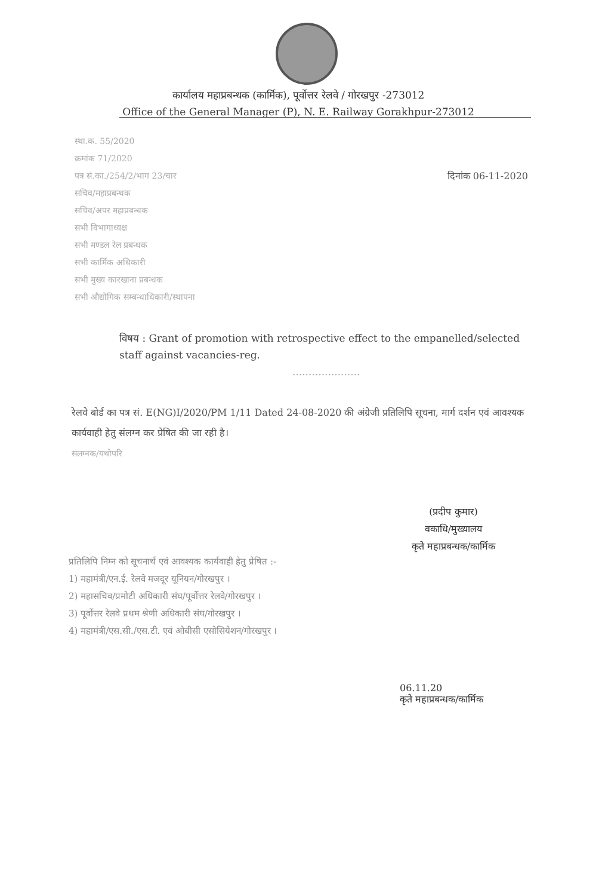कार्यालय महाप्रबन्धक (कार्मिक), पूर्वोत्तर रेलवे / गोरखपुर -273012
Office of the General Manager (P), N. E. Railway Gorakhpur-273012
स्था.क. 55/2020
क्रमांक 71/2020
पत्र सं.का./254/2/भाग 23/चार दिनांक 06-11-2020
सचिव/महाप्रबन्धक
सचिव/अपर महाप्रबन्धक
सभी विभागाध्यक्ष
सभी मण्डल रेल प्रबन्धक
सभी कार्मिक अधिकारी
सभी मुख्य कारखाना प्रबन्धक
सभी औद्योगिक सम्बन्धाधिकारी/स्थापना
विषय : Grant of promotion with retrospective effect to the empanelled/selected staff against vacancies-reg.
.....................
रेलवे बोर्ड का पत्र सं. E(NG)I/2020/PM 1/11 Dated 24-08-2020 की अंग्रेजी प्रतिलिपि सूचना, मार्ग दर्शन एवं आवश्यक कार्यवाही हेतु संलग्न कर प्रेषित की जा रही है।
संलग्नक/यथोपरि
(प्रदीप कुमार)
वकाधि/मुख्यालय
कृते महाप्रबन्धक/कार्मिक
प्रतिलिपि निम्न को सूचनार्थ एवं आवश्यक कार्यवाही हेतु प्रेषित :-
1) महामंत्री/एन.ई. रेलवे मजदूर यूनियन/गोरखपुर ।
2) महासचिव/प्रमोटी अधिकारी संघ/पूर्वोत्तर रेलवे/गोरखपुर ।
3) पूर्वोत्तर रेलवे प्रथम श्रेणी अधिकारी संघ/गोरखपुर ।
4) महामंत्री/एस.सी./एस.टी. एवं ओबीसी एसोसियेशन/गोरखपुर ।
06.11.20
कृते महाप्रबन्धक/कार्मिक